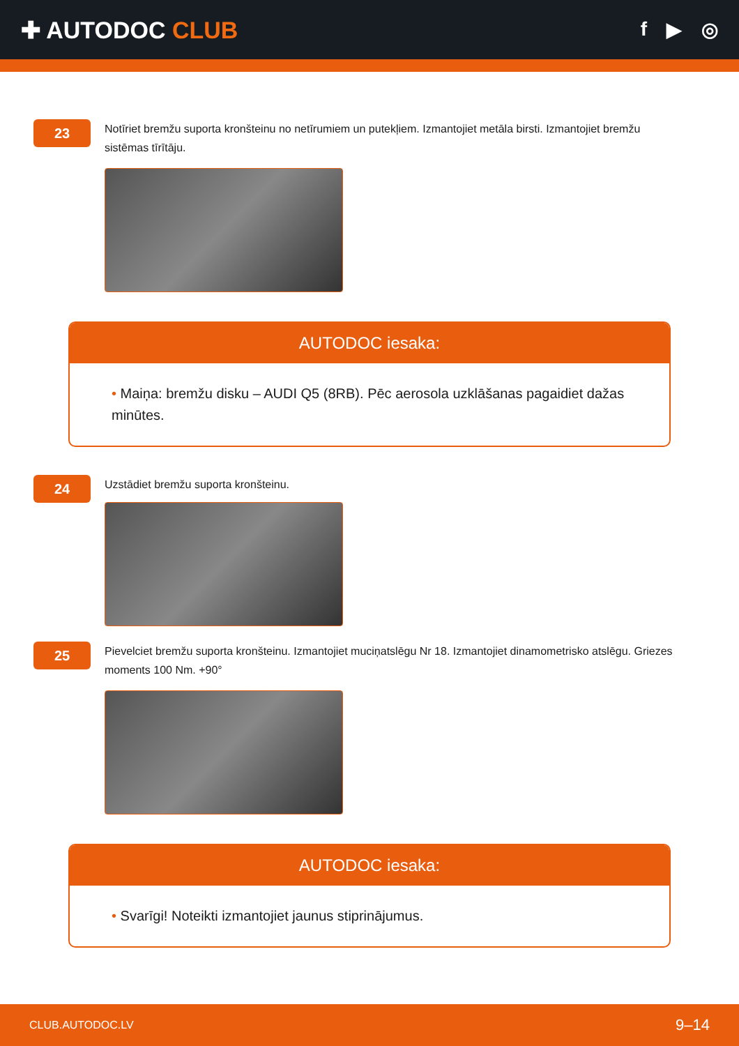✚ AUTODOC CLUB
f ▶ ◎
23
Notīriet bremžu suporta kronšteinu no netīrumiem un putekļiem. Izmantojiet metāla birsti. Izmantojiet bremžu sistēmas tīrītāju.
AUTODOC iesaka:
• Maiņa: bremžu disku – AUDI Q5 (8RB). Pēc aerosola uzklāšanas pagaidiet dažas minūtes.
24
Uzstādiet bremžu suporta kronšteinu.
25
Pievelciet bremžu suporta kronšteinu. Izmantojiet muciņatslēgu Nr 18. Izmantojiet dinamometrisko atslēgu. Griezes moments 100 Nm. +90°
AUTODOC iesaka:
• Svarīgi! Noteikti izmantojiet jaunus stiprinājumus.
CLUB.AUTODOC.LV 9–14